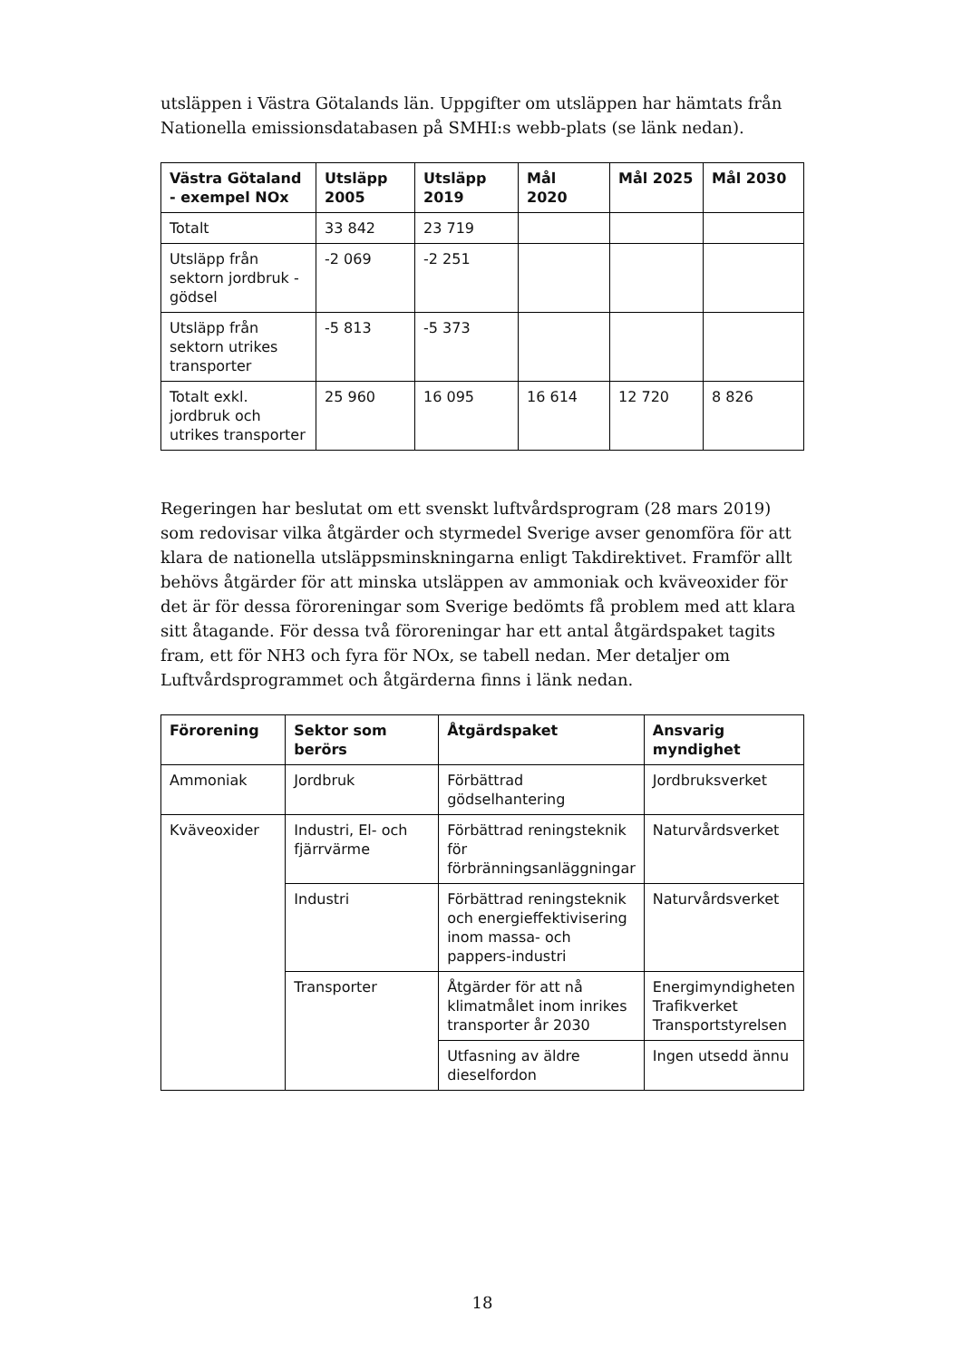utsläppen i Västra Götalands län. Uppgifter om utsläppen har hämtats från Nationella emissionsdatabasen på SMHI:s webb-plats (se länk nedan).
| Västra Götaland - exempel NOx | Utsläpp 2005 | Utsläpp 2019 | Mål 2020 | Mål 2025 | Mål 2030 |
| --- | --- | --- | --- | --- | --- |
| Totalt | 33 842 | 23 719 | | | |
| Utsläpp från sektorn jordbruk - gödsel | -2 069 | -2 251 | | | |
| Utsläpp från sektorn utrikes transporter | -5 813 | -5 373 | | | |
| Totalt exkl. jordbruk och utrikes transporter | 25 960 | 16 095 | 16 614 | 12 720 | 8 826 |
Regeringen har beslutat om ett svenskt luftvårdsprogram (28 mars 2019) som redovisar vilka åtgärder och styrmedel Sverige avser genomföra för att klara de nationella utsläppsminskningarna enligt Takdirektivet. Framför allt behövs åtgärder för att minska utsläppen av ammoniak och kväveoxider för det är för dessa föroreningar som Sverige bedömts få problem med att klara sitt åtagande. För dessa två föroreningar har ett antal åtgärdspaket tagits fram, ett för NH3 och fyra för NOx, se tabell nedan. Mer detaljer om Luftvårdsprogrammet och åtgärderna finns i länk nedan.
| Förorening | Sektor som berörs | Åtgärdspaket | Ansvarig myndighet |
| --- | --- | --- | --- |
| Ammoniak | Jordbruk | Förbättrad gödselhantering | Jordbruksverket |
| Kväveoxider | Industri, El- och fjärrvärme | Förbättrad reningsteknik för förbränningsanläggningar | Naturvårdsverket |
| | Industri | Förbättrad reningsteknik och energieffektivisering inom massa- och pappers-industri | Naturvårdsverket |
| | Transporter | Åtgärder för att nå klimatmålet inom inrikes transporter år 2030 | Energimyndigheten Trafikverket Transportstyrelsen |
| | | Utfasning av äldre dieselfordon | Ingen utsedd ännu |
18